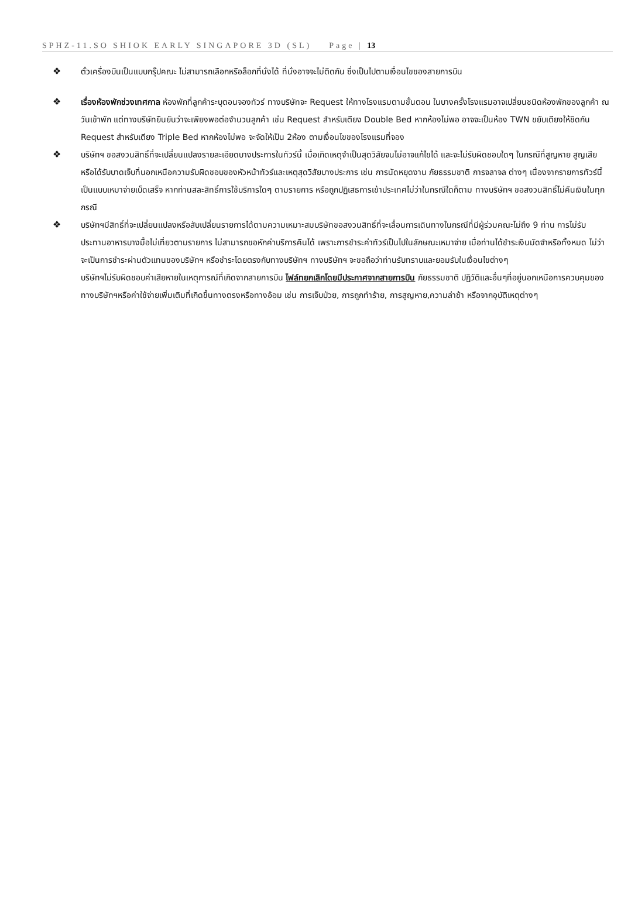SPHZ-11.SO SHIOK EARLY SINGAPORE 3D (SL) Page | 13
❖ ตั๋วเครื่องบินเป็นแบบกรุ๊ปคณะ ไม่สามารถเลือกหรือล็อกที่นั่งได้ ที่นั่งอาจจะไม่ติดกัน ซึ่งเป็นไปตามเงื่อนไขของสายการบิน
❖ เรื่องห้องพักช่วงเทศกาล ห้องพักที่ลูกค้าระบุตอนจองทัวร์ ทางบริษัทจะ Request ให้ทางโรงแรมตามขั้นตอน ในบางครั้งโรงแรมอาจเปลี่ยนชนิดห้องพักของลูกค้า ณ วันเข้าพัก แต่ทางบริษัทยืนยันว่าจะเพียงพอต่อจำนวนลูกค้า เช่น Request สำหรับเตียง Double Bed หากห้องไม่พอ อาจจะเป็นห้อง TWN ขยับเตียงให้ชิดกัน
Request สำหรับเตียง Triple Bed หากห้องไม่พอ จะจัดให้เป็น 2ห้อง ตามเงื่อนไขของโรงแรมที่จอง
❖ บริษัทฯ ขอสงวนสิทธิ์ที่จะเปลี่ยนแปลงรายละเอียดบางประการในทัวร์นี้ เมื่อเกิดเหตุจำเป็นสุดวิสัยจนไม่อาจแก้ไขได้ และจะไม่รับผิดชอบใดๆ ในกรณีที่สูญหาย สูญเสียหรือได้รับบาดเจ็บที่นอกเหนือความรับผิดชอบของหัวหน้าทัวร์และเหตุสุดวิสัยบางประการ เช่น การนัดหยุดงาน ภัยธรรมชาติ การจลาจล ต่างๆ เนื่องจากรายการทัวร์นี้เป็นแบบเหมาจ่ายเบ็ดเสร็จ หากท่านสละสิทธิ์การใช้บริการใดๆ ตามรายการ หรือถูกปฏิเสธการเข้าประเทศไม่ว่าในกรณีใดก็ตาม ทางบริษัทฯ ขอสงวนสิทธิ์ไม่คืนเงินในทุกกรณี
❖ บริษัทฯมีสิทธิ์ที่จะเปลี่ยนแปลงหรือสับเปลี่ยนรายการได้ตามความเหมาะสมบริษัทขอสงวนสิทธิ์ที่จะเลื่อนการเดินทางในกรณีที่มีผู้ร่วมคณะไม่ถึง 9 ท่าน การไม่รับประทานอาหารบางมื้อไม่เที่ยวตามรายการ ไม่สามารถขอหักค่าบริการคืนได้ เพราะการชำระค่าทัวร์เป็นไปในลักษณะเหมาจ่าย เมื่อท่านได้ชำระเงินมัดจำหรือทั้งหมด ไม่ว่าจะเป็นการชำระผ่านตัวแทนของบริษัทฯ หรือชำระโดยตรงกับทางบริษัทฯ ทางบริษัทฯ จะขอถือว่าท่านรับทราบและยอมรับในเงื่อนไขต่างๆ
บริษัทฯไม่รับผิดชอบค่าเสียหายในเหตุการณ์ที่เกิดจากสายการบิน ไฟล์ทยกเลิกโดยมีประกาศจากสายการบิน ภัยธรรมชาติ ปฏิวัติและอื่นๆที่อยู่นอกเหนือการควบคุมของทางบริษัทฯหรือค่าใช้จ่ายเพิ่มเติมที่เกิดขึ้นทางตรงหรือทางอ้อม เช่น การเจ็บป่วย, การถูกทำร้าย, การสูญหาย,ความล่าช้า หรือจากอุบัติเหตุต่างๆ